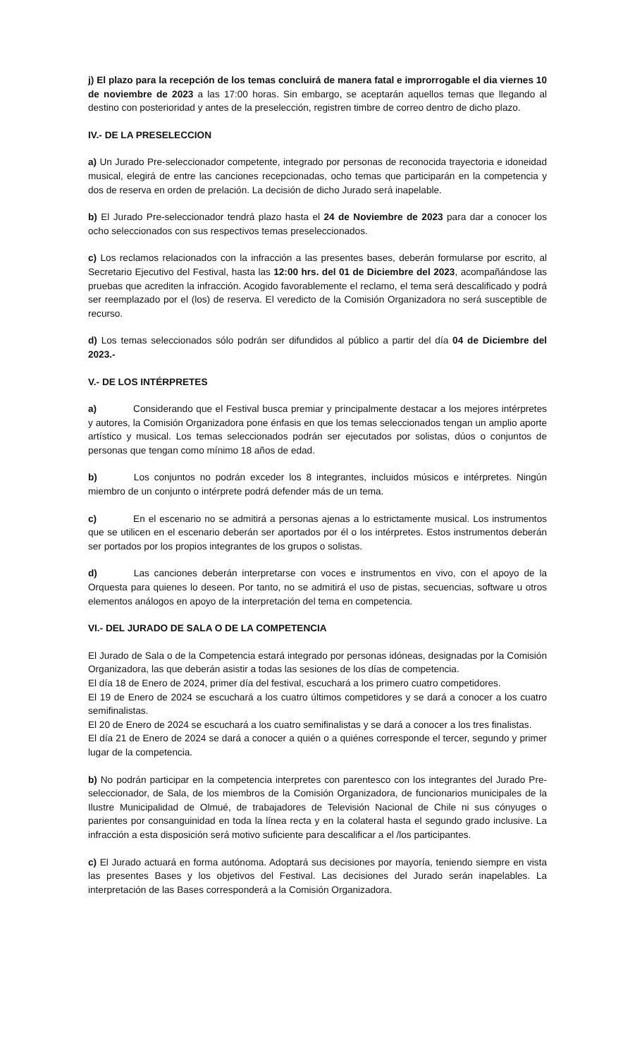j) El plazo para la recepción de los temas concluirá de manera fatal e improrrogable el dia viernes 10 de noviembre de 2023 a las 17:00 horas. Sin embargo, se aceptarán aquellos temas que llegando al destino con posterioridad y antes de la preselección, registren timbre de correo dentro de dicho plazo.
IV.- DE LA PRESELECCION
a) Un Jurado Pre-seleccionador competente, integrado por personas de reconocida trayectoria e idoneidad musical, elegirá de entre las canciones recepcionadas, ocho temas que participarán en la competencia y dos de reserva en orden de prelación. La decisión de dicho Jurado será inapelable.
b) El Jurado Pre-seleccionador tendrá plazo hasta el 24 de Noviembre de 2023 para dar a conocer los ocho seleccionados con sus respectivos temas preseleccionados.
c) Los reclamos relacionados con la infracción a las presentes bases, deberán formularse por escrito, al Secretario Ejecutivo del Festival, hasta las 12:00 hrs. del 01 de Diciembre del 2023, acompañándose las pruebas que acrediten la infracción. Acogido favorablemente el reclamo, el tema será descalificado y podrá ser reemplazado por el (los) de reserva. El veredicto de la Comisión Organizadora no será susceptible de recurso.
d) Los temas seleccionados sólo podrán ser difundidos al público a partir del día 04 de Diciembre del 2023.-
V.- DE LOS INTÉRPRETES
a) Considerando que el Festival busca premiar y principalmente destacar a los mejores intérpretes y autores, la Comisión Organizadora pone énfasis en que los temas seleccionados tengan un amplio aporte artístico y musical. Los temas seleccionados podrán ser ejecutados por solistas, dúos o conjuntos de personas que tengan como mínimo 18 años de edad.
b) Los conjuntos no podrán exceder los 8 integrantes, incluidos músicos e intérpretes. Ningún miembro de un conjunto o intérprete podrá defender más de un tema.
c) En el escenario no se admitirá a personas ajenas a lo estrictamente musical. Los instrumentos que se utilicen en el escenario deberán ser aportados por él o los intérpretes. Estos instrumentos deberán ser portados por los propios integrantes de los grupos o solistas.
d) Las canciones deberán interpretarse con voces e instrumentos en vivo, con el apoyo de la Orquesta para quienes lo deseen. Por tanto, no se admitirá el uso de pistas, secuencias, software u otros elementos análogos en apoyo de la interpretación del tema en competencia.
VI.- DEL JURADO DE SALA O DE LA COMPETENCIA
El Jurado de Sala o de la Competencia estará integrado por personas idóneas, designadas por la Comisión Organizadora, las que deberán asistir a todas las sesiones de los días de competencia.
El día 18 de Enero de 2024, primer día del festival, escuchará a los primero cuatro competidores.
El 19 de Enero de 2024 se escuchará a los cuatro últimos competidores y se dará a conocer a los cuatro semifinalistas.
El 20 de Enero de 2024 se escuchará a los cuatro semifinalistas y se dará a conocer a los tres finalistas.
El día 21 de Enero de 2024 se dará a conocer a quién o a quiénes corresponde el tercer, segundo y primer lugar de la competencia.
b) No podrán participar en la competencia interpretes con parentesco con los integrantes del Jurado Pre-seleccionador, de Sala, de los miembros de la Comisión Organizadora, de funcionarios municipales de la Ilustre Municipalidad de Olmué, de trabajadores de Televisión Nacional de Chile ni sus cónyuges o parientes por consanguinidad en toda la línea recta y en la colateral hasta el segundo grado inclusive. La infracción a esta disposición será motivo suficiente para descalificar a el /los participantes.
c) El Jurado actuará en forma autónoma. Adoptará sus decisiones por mayoría, teniendo siempre en vista las presentes Bases y los objetivos del Festival. Las decisiones del Jurado serán inapelables. La interpretación de las Bases corresponderá a la Comisión Organizadora.